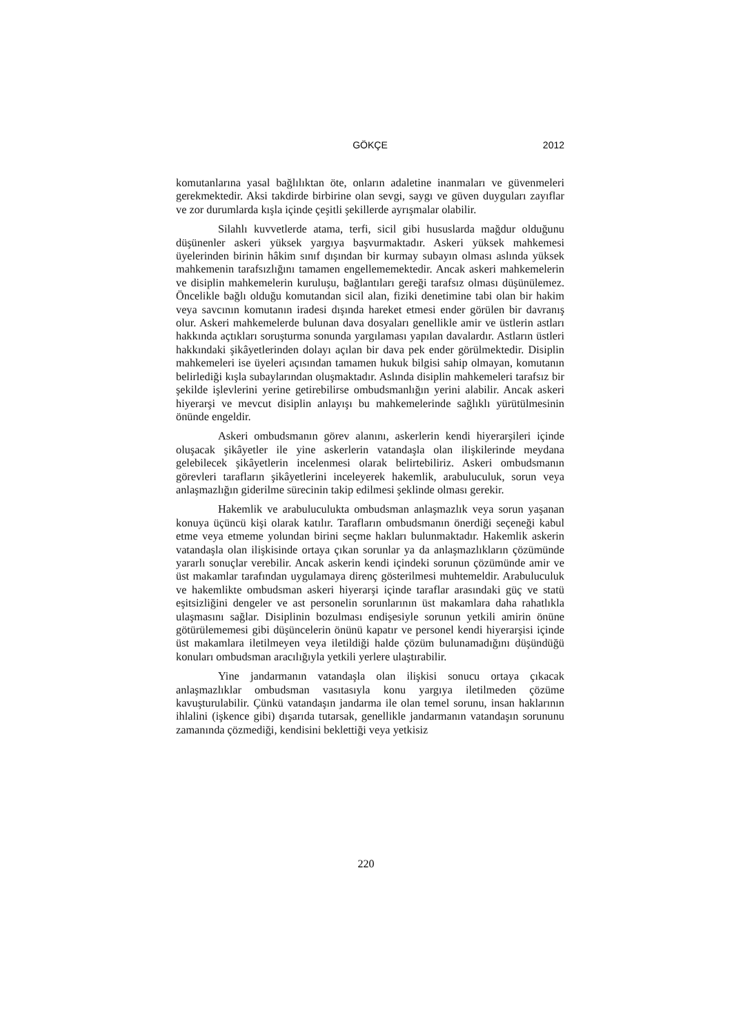GÖKÇE
2012
komutanlarına yasal bağlılıktan öte, onların adaletine inanmaları ve güvenmeleri gerekmektedir. Aksi takdirde birbirine olan sevgi, saygı ve güven duyguları zayıflar ve zor durumlarda kışla içinde çeşitli şekillerde ayrışmalar olabilir.
Silahlı kuvvetlerde atama, terfi, sicil gibi hususlarda mağdur olduğunu düşünenler askeri yüksek yargıya başvurmaktadır. Askeri yüksek mahkemesi üyelerinden birinin hâkim sınıf dışından bir kurmay subayın olması aslında yüksek mahkemenin tarafsızlığını tamamen engellememektedir. Ancak askeri mahkemelerin ve disiplin mahkemelerin kuruluşu, bağlantıları gereği tarafsız olması düşünülemez. Öncelikle bağlı olduğu komutandan sicil alan, fiziki denetimine tabi olan bir hakim veya savcının komutanın iradesi dışında hareket etmesi ender görülen bir davranış olur. Askeri mahkemelerde bulunan dava dosyaları genellikle amir ve üstlerin astları hakkında açtıkları soruşturma sonunda yargılaması yapılan davalardır. Astların üstleri hakkındaki şikâyetlerinden dolayı açılan bir dava pek ender görülmektedir. Disiplin mahkemeleri ise üyeleri açısından tamamen hukuk bilgisi sahip olmayan, komutanın belirlediği kışla subaylarından oluşmaktadır. Aslında disiplin mahkemeleri tarafsız bir şekilde işlevlerini yerine getirebilirse ombudsmanlığın yerini alabilir. Ancak askeri hiyerarşi ve mevcut disiplin anlayışı bu mahkemelerinde sağlıklı yürütülmesinin önünde engeldir.
Askeri ombudsmanın görev alanını, askerlerin kendi hiyerarşileri içinde oluşacak şikâyetler ile yine askerlerin vatandaşla olan ilişkilerinde meydana gelebilecek şikâyetlerin incelenmesi olarak belirtebiliriz. Askeri ombudsmanın görevleri tarafların şikâyetlerini inceleyerek hakemlik, arabuluculuk, sorun veya anlaşmazlığın giderilme sürecinin takip edilmesi şeklinde olması gerekir.
Hakemlik ve arabuluculukta ombudsman anlaşmazlık veya sorun yaşanan konuya üçüncü kişi olarak katılır. Tarafların ombudsmanın önerdiği seçeneği kabul etme veya etmeme yolundan birini seçme hakları bulunmaktadır. Hakemlik askerin vatandaşla olan ilişkisinde ortaya çıkan sorunlar ya da anlaşmazlıkların çözümünde yararlı sonuçlar verebilir. Ancak askerin kendi içindeki sorunun çözümünde amir ve üst makamlar tarafından uygulamaya direnç gösterilmesi muhtemeldir. Arabuluculuk ve hakemlikte ombudsman askeri hiyerarşi içinde taraflar arasındaki güç ve statü eşitsizliğini dengeler ve ast personelin sorunlarının üst makamlara daha rahatlıkla ulaşmasını sağlar. Disiplinin bozulması endişesiyle sorunun yetkili amirin önüne götürülememesi gibi düşüncelerin önünü kapatır ve personel kendi hiyerarşisi içinde üst makamlara iletilmeyen veya iletildiği halde çözüm bulunamadığını düşündüğü konuları ombudsman aracılığıyla yetkili yerlere ulaştırabilir.
Yine jandarmanın vatandaşla olan ilişkisi sonucu ortaya çıkacak anlaşmazlıklar ombudsman vasıtasıyla konu yargıya iletilmeden çözüme kavuşturulabilir. Çünkü vatandaşın jandarma ile olan temel sorunu, insan haklarının ihlalini (işkence gibi) dışarıda tutarsak, genellikle jandarmanın vatandaşın sorununu zamanında çözmediği, kendisini beklettiği veya yetkisiz
220